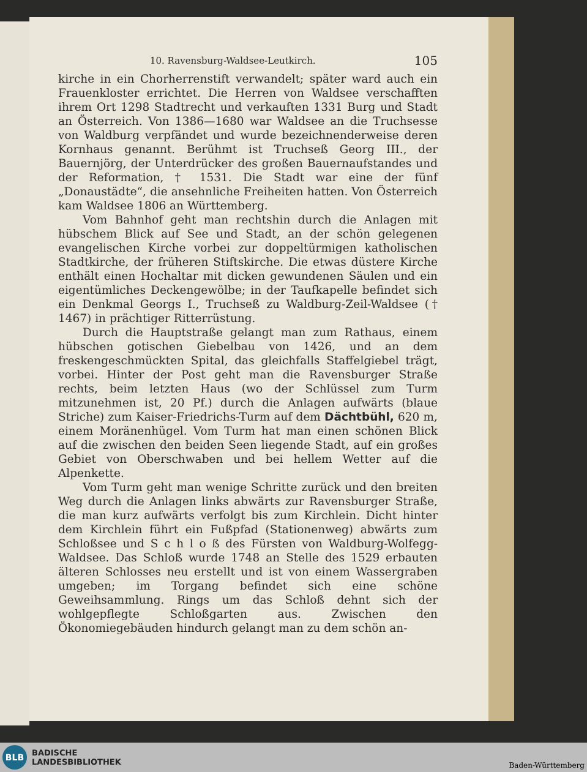10. Ravensburg-Waldsee-Leutkirch. 105
kirche in ein Chorherrenstift verwandelt; später ward auch ein Frauenkloster errichtet. Die Herren von Waldsee verschafften ihrem Ort 1298 Stadtrecht und verkauften 1331 Burg und Stadt an Österreich. Von 1386—1680 war Waldsee an die Truchsesse von Waldburg verpfändet und wurde bezeichnenderweise deren Kornhaus genannt. Berühmt ist Truchseß Georg III., der Bauernjörg, der Unterdrücker des großen Bauernaufstandes und der Reformation, † 1531. Die Stadt war eine der fünf „Donaustädte“, die ansehnliche Freiheiten hatten. Von Österreich kam Waldsee 1806 an Württemberg.
Vom Bahnhof geht man rechtshin durch die Anlagen mit hübschem Blick auf See und Stadt, an der schön gelegenen evangelischen Kirche vorbei zur doppeltürmigen katholischen Stadtkirche, der früheren Stiftskirche. Die etwas düstere Kirche enthält einen Hochaltar mit dicken gewundenen Säulen und ein eigentümliches Deckengewölbe; in der Taufkapelle befindet sich ein Denkmal Georgs I., Truchseß zu Waldburg-Zeil-Waldsee († 1467) in prächtiger Ritterrüstung.
Durch die Hauptstraße gelangt man zum Rathaus, einem hübschen gotischen Giebelbau von 1426, und an dem freskengeschmückten Spital, das gleichfalls Staffelgiebel trägt, vorbei. Hinter der Post geht man die Ravensburger Straße rechts, beim letzten Haus (wo der Schlüssel zum Turm mitzunehmen ist, 20 Pf.) durch die Anlagen aufwärts (blaue Striche) zum Kaiser-Friedrichs-Turm auf dem Dächtbühl, 620 m, einem Moränenhügel. Vom Turm hat man einen schönen Blick auf die zwischen den beiden Seen liegende Stadt, auf ein großes Gebiet von Oberschwaben und bei hellem Wetter auf die Alpenkette.
Vom Turm geht man wenige Schritte zurück und den breiten Weg durch die Anlagen links abwärts zur Ravensburger Straße, die man kurz aufwärts verfolgt bis zum Kirchlein. Dicht hinter dem Kirchlein führt ein Fußpfad (Stationenweg) abwärts zum Schloßsee und S c h l o ß des Fürsten von Waldburg-Wolfegg-Waldsee. Das Schloß wurde 1748 an Stelle des 1529 erbauten älteren Schlosses neu erstellt und ist von einem Wassergraben umgeben; im Torgang befindet sich eine schöne Geweihsammlung. Rings um das Schloß dehnt sich der wohlgepflegte Schloßgarten aus. Zwischen den Ökonomiegebäuden hindurch gelangt man zu dem schön an-
BLB
BADISCHE
LANDESBIBLIOTHEK
Baden-Württemberg